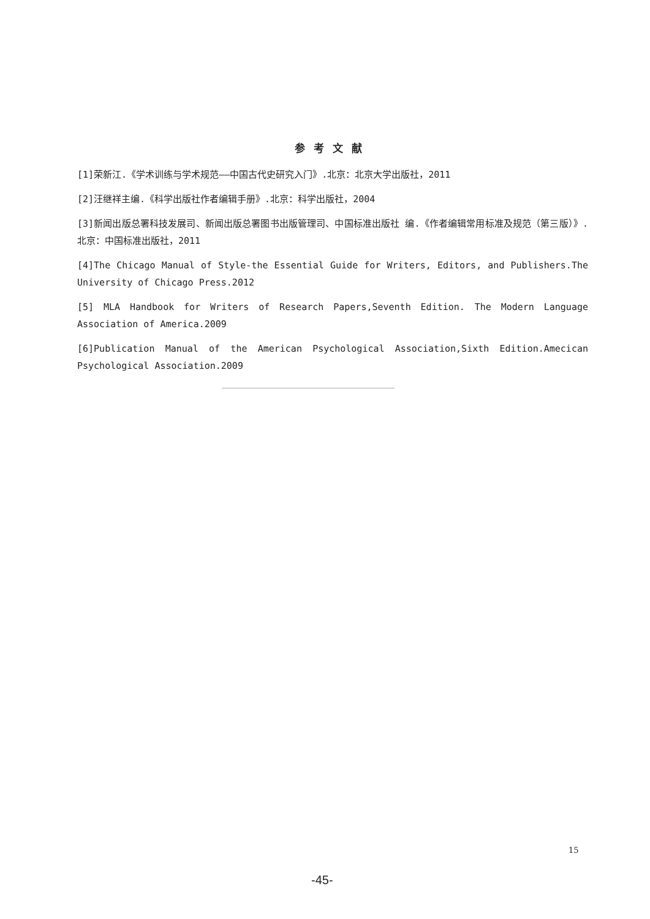参考文献
[1]荣新江.《学术训练与学术规范——中国古代史研究入门》.北京：北京大学出版社，2011
[2]汪继祥主编.《科学出版社作者编辑手册》.北京：科学出版社，2004
[3]新闻出版总署科技发展司、新闻出版总署图书出版管理司、中国标准出版社 编.《作者编辑常用标准及规范（第三版）》.北京：中国标准出版社，2011
[4]The Chicago Manual of Style-the Essential Guide for Writers, Editors, and Publishers.The University of Chicago Press.2012
[5] MLA Handbook for Writers of Research Papers,Seventh Edition. The Modern Language Association of America.2009
[6]Publication Manual of the American Psychological Association,Sixth Edition.Amecican Psychological Association.2009
15
-45-